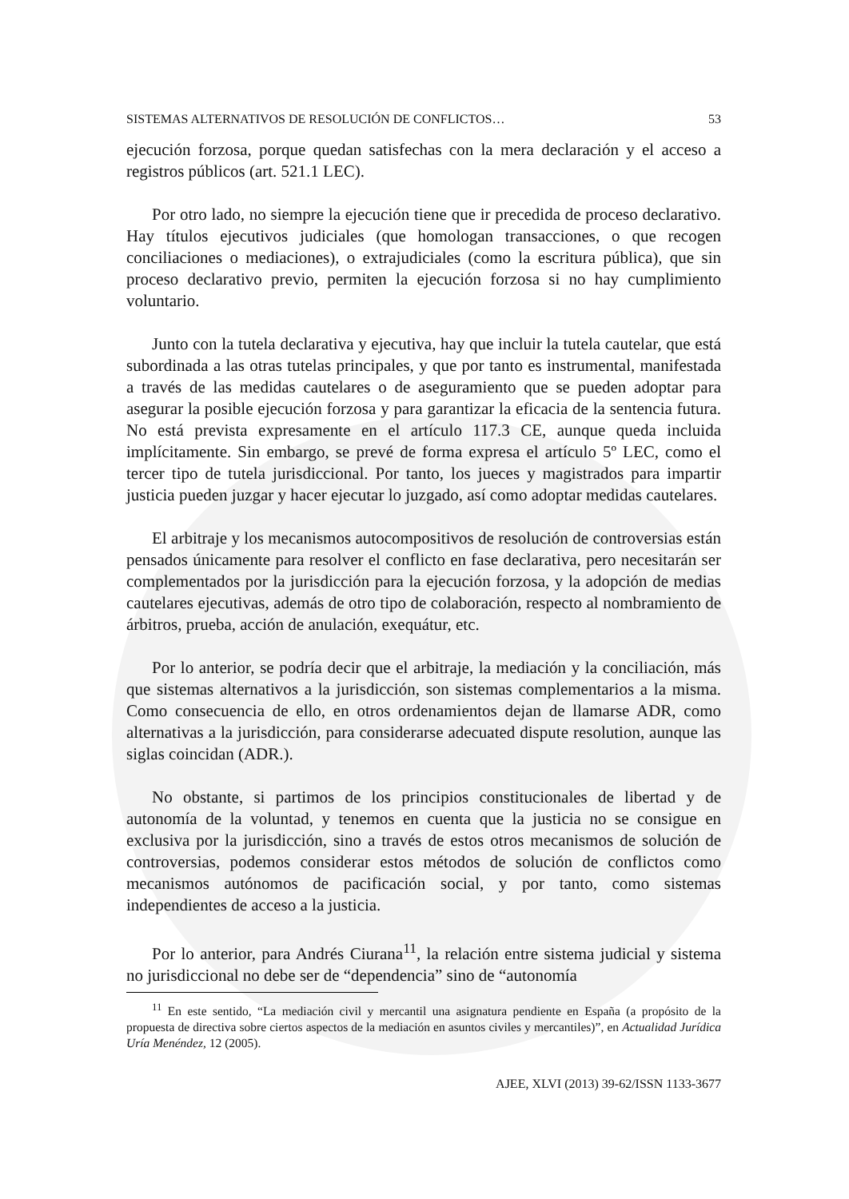SISTEMAS ALTERNATIVOS DE RESOLUCIÓN DE CONFLICTOS… 53
ejecución forzosa, porque quedan satisfechas con la mera declaración y el acceso a registros públicos (art. 521.1 LEC).
Por otro lado, no siempre la ejecución tiene que ir precedida de proceso declarativo. Hay títulos ejecutivos judiciales (que homologan transacciones, o que recogen conciliaciones o mediaciones), o extrajudiciales (como la escritura pública), que sin proceso declarativo previo, permiten la ejecución forzosa si no hay cumplimiento voluntario.
Junto con la tutela declarativa y ejecutiva, hay que incluir la tutela cautelar, que está subordinada a las otras tutelas principales, y que por tanto es instrumental, manifestada a través de las medidas cautelares o de aseguramiento que se pueden adoptar para asegurar la posible ejecución forzosa y para garantizar la eficacia de la sentencia futura. No está prevista expresamente en el artículo 117.3 CE, aunque queda incluida implícitamente. Sin embargo, se prevé de forma expresa el artículo 5º LEC, como el tercer tipo de tutela jurisdiccional. Por tanto, los jueces y magistrados para impartir justicia pueden juzgar y hacer ejecutar lo juzgado, así como adoptar medidas cautelares.
El arbitraje y los mecanismos autocompositivos de resolución de controversias están pensados únicamente para resolver el conflicto en fase declarativa, pero necesitarán ser complementados por la jurisdicción para la ejecución forzosa, y la adopción de medias cautelares ejecutivas, además de otro tipo de colaboración, respecto al nombramiento de árbitros, prueba, acción de anulación, exequátur, etc.
Por lo anterior, se podría decir que el arbitraje, la mediación y la conciliación, más que sistemas alternativos a la jurisdicción, son sistemas complementarios a la misma. Como consecuencia de ello, en otros ordenamientos dejan de llamarse ADR, como alternativas a la jurisdicción, para considerarse adecuated dispute resolution, aunque las siglas coincidan (ADR.).
No obstante, si partimos de los principios constitucionales de libertad y de autonomía de la voluntad, y tenemos en cuenta que la justicia no se consigue en exclusiva por la jurisdicción, sino a través de estos otros mecanismos de solución de controversias, podemos considerar estos métodos de solución de conflictos como mecanismos autónomos de pacificación social, y por tanto, como sistemas independientes de acceso a la justicia.
Por lo anterior, para Andrés Ciurana<sup>11</sup>, la relación entre sistema judicial y sistema no jurisdiccional no debe ser de “dependencia” sino de “autonomía
<sup>11</sup> En este sentido, “La mediación civil y mercantil una asignatura pendiente en España (a propósito de la propuesta de directiva sobre ciertos aspectos de la mediación en asuntos civiles y mercantiles)”, en Actualidad Jurídica Uría Menéndez, 12 (2005).
AJEE, XLVI (2013) 39-62/ISSN 1133-3677